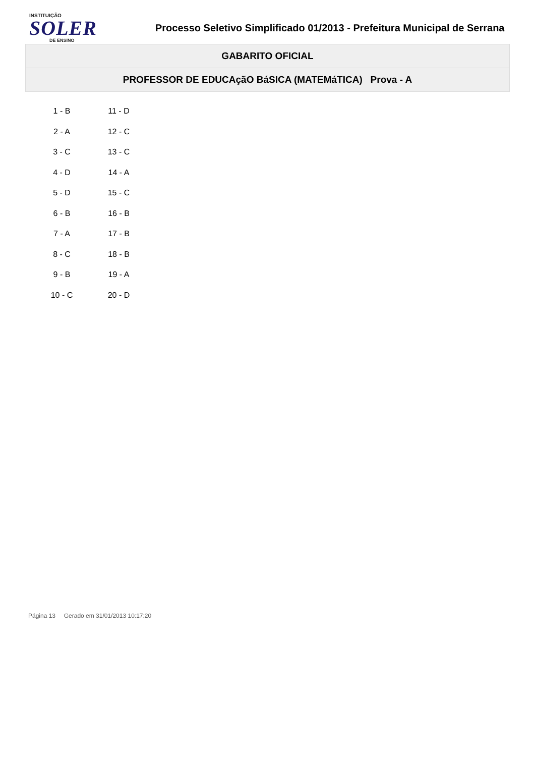INSTITUIÇÃO
SOLER
DE ENSINO
Processo Seletivo Simplificado 01/2013 - Prefeitura Municipal de Serrana
GABARITO OFICIAL
PROFESSOR DE EDUCAçãO BáSICA (MATEMáTICA) Prova - A
| 1 - B | 11 - D |
| 2 - A | 12 - C |
| 3 - C | 13 - C |
| 4 - D | 14 - A |
| 5 - D | 15 - C |
| 6 - B | 16 - B |
| 7 - A | 17 - B |
| 8 - C | 18 - B |
| 9 - B | 19 - A |
| 10 - C | 20 - D |
Página 13 Gerado em 31/01/2013 10:17:20